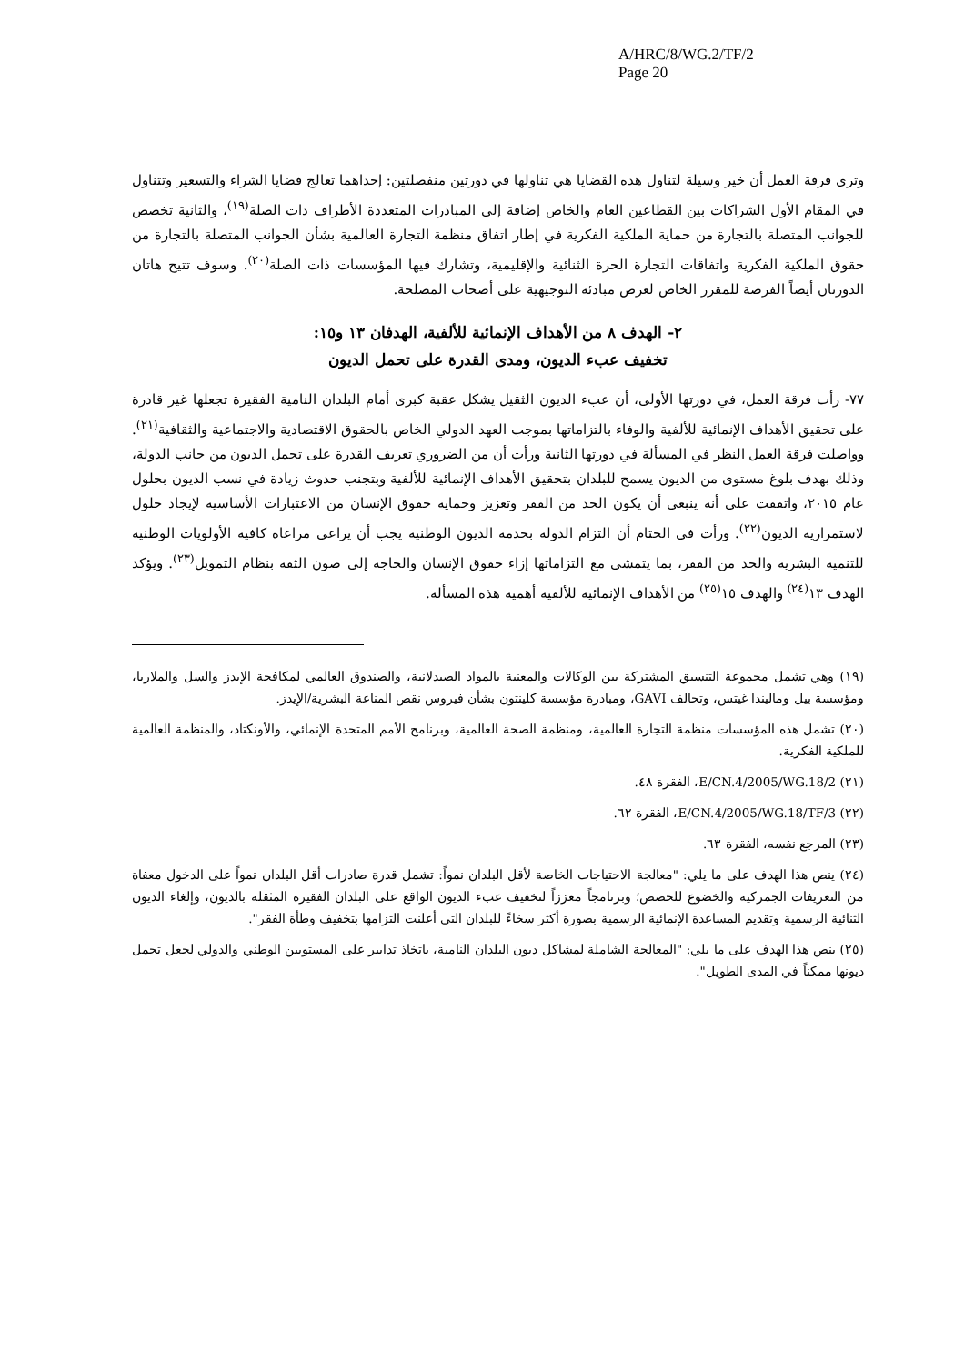A/HRC/8/WG.2/TF/2
Page 20
وترى فرقة العمل أن خير وسيلة لتناول هذه القضايا هي تناولها في دورتين منفصلتين: إحداهما تعالج قضايا الشراء والتسعير وتتناول في المقام الأول الشراكات بين القطاعين العام والخاص إضافة إلى المبادرات المتعددة الأطراف ذات الصلة<sup>(١٩)</sup>، والثانية تخصص للجوانب المتصلة بالتجارة من حماية الملكية الفكرية في إطار اتفاق منظمة التجارة العالمية بشأن الجوانب المتصلة بالتجارة من حقوق الملكية الفكرية واتفاقات التجارة الحرة الثنائية والإقليمية، وتشارك فيها المؤسسات ذات الصلة<sup>(٢٠)</sup>. وسوف تتيح هاتان الدورتان أيضاً الفرصة للمقرر الخاص لعرض مبادئه التوجيهية على أصحاب المصلحة.
٢- الهدف ٨ من الأهداف الإنمائية للألفية، الهدفان ١٣ و١٥:
تخفيف عبء الديون، ومدى القدرة على تحمل الديون
٧٧- رأت فرقة العمل، في دورتها الأولى، أن عبء الديون الثقيل يشكل عقبة كبرى أمام البلدان النامية الفقيرة تجعلها غير قادرة على تحقيق الأهداف الإنمائية للألفية والوفاء بالتزاماتها بموجب العهد الدولي الخاص بالحقوق الاقتصادية والاجتماعية والثقافية<sup>(٢١)</sup>. وواصلت فرقة العمل النظر في المسألة في دورتها الثانية ورأت أن من الضروري تعريف القدرة على تحمل الديون من جانب الدولة، وذلك بهدف بلوغ مستوى من الديون يسمح للبلدان بتحقيق الأهداف الإنمائية للألفية وبتجنب حدوث زيادة في نسب الديون بحلول عام ٢٠١٥، واتفقت على أنه ينبغي أن يكون الحد من الفقر وتعزيز وحماية حقوق الإنسان من الاعتبارات الأساسية لإيجاد حلول لاستمرارية الديون<sup>(٢٢)</sup>. ورأت في الختام أن التزام الدولة بخدمة الديون الوطنية يجب أن يراعي مراعاة كافية الأولويات الوطنية للتنمية البشرية والحد من الفقر، بما يتمشى مع التزاماتها إزاء حقوق الإنسان والحاجة إلى صون الثقة بنظام التمويل<sup>(٢٣)</sup>. ويؤكد الهدف ١٣<sup>(٢٤)</sup> والهدف ١٥<sup>(٢٥)</sup> من الأهداف الإنمائية للألفية أهمية هذه المسألة.
(١٩) وهي تشمل مجموعة التنسيق المشتركة بين الوكالات والمعنية بالمواد الصيدلانية، والصندوق العالمي لمكافحة الإيدز والسل والملاريا، ومؤسسة بيل وماليندا غيتس، وتحالف GAVI، ومبادرة مؤسسة كلينتون بشأن فيروس نقص المناعة البشرية/الإيدز.
(٢٠) تشمل هذه المؤسسات منظمة التجارة العالمية، ومنظمة الصحة العالمية، وبرنامج الأمم المتحدة الإنمائي، والأونكتاد، والمنظمة العالمية للملكية الفكرية.
(٢١) E/CN.4/2005/WG.18/2، الفقرة ٤٨.
(٢٢) E/CN.4/2005/WG.18/TF/3، الفقرة ٦٢.
(٢٣) المرجع نفسه، الفقرة ٦٣.
(٢٤) ينص هذا الهدف على ما يلي: "معالجة الاحتياجات الخاصة لأقل البلدان نمواً: تشمل قدرة صادرات أقل البلدان نمواً على الدخول معفاة من التعريفات الجمركية والخضوع للحصص؛ وبرنامجاً معززاً لتخفيف عبء الديون الواقع على البلدان الفقيرة المثقلة بالديون، وإلغاء الديون الثنائية الرسمية وتقديم المساعدة الإنمائية الرسمية بصورة أكثر سخاءً للبلدان التي أعلنت التزامها بتخفيف وطأة الفقر".
(٢٥) ينص هذا الهدف على ما يلي: "المعالجة الشاملة لمشاكل ديون البلدان النامية، باتخاذ تدابير على المستويين الوطني والدولي لجعل تحمل ديونها ممكناً في المدى الطويل".